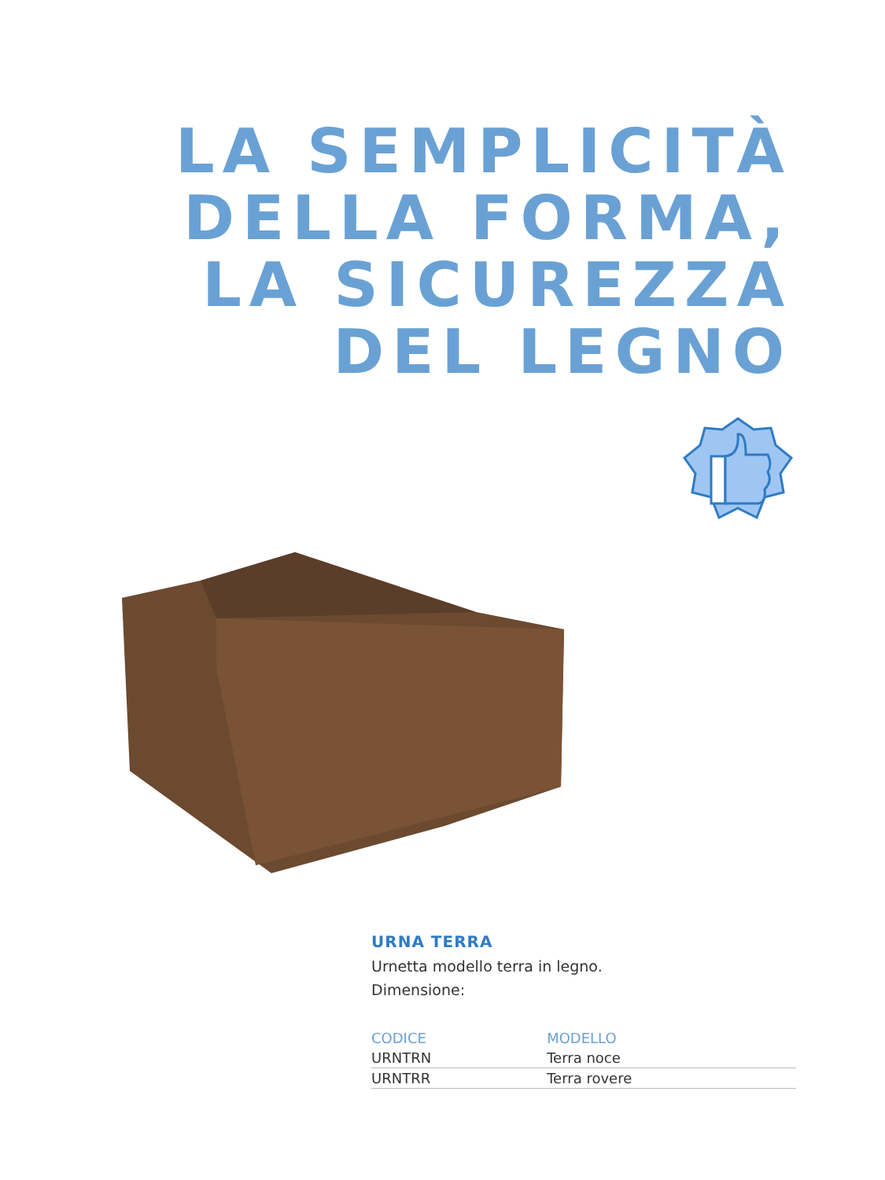LA SEMPLICITÀ
DELLA FORMA,
LA SICUREZZA
DEL LEGNO
URNA TERRA
Urnetta modello terra in legno.
Dimensione:
| CODICE | MODELLO |
| --- | --- |
| URNTRN | Terra noce |
| URNTRR | Terra rovere |